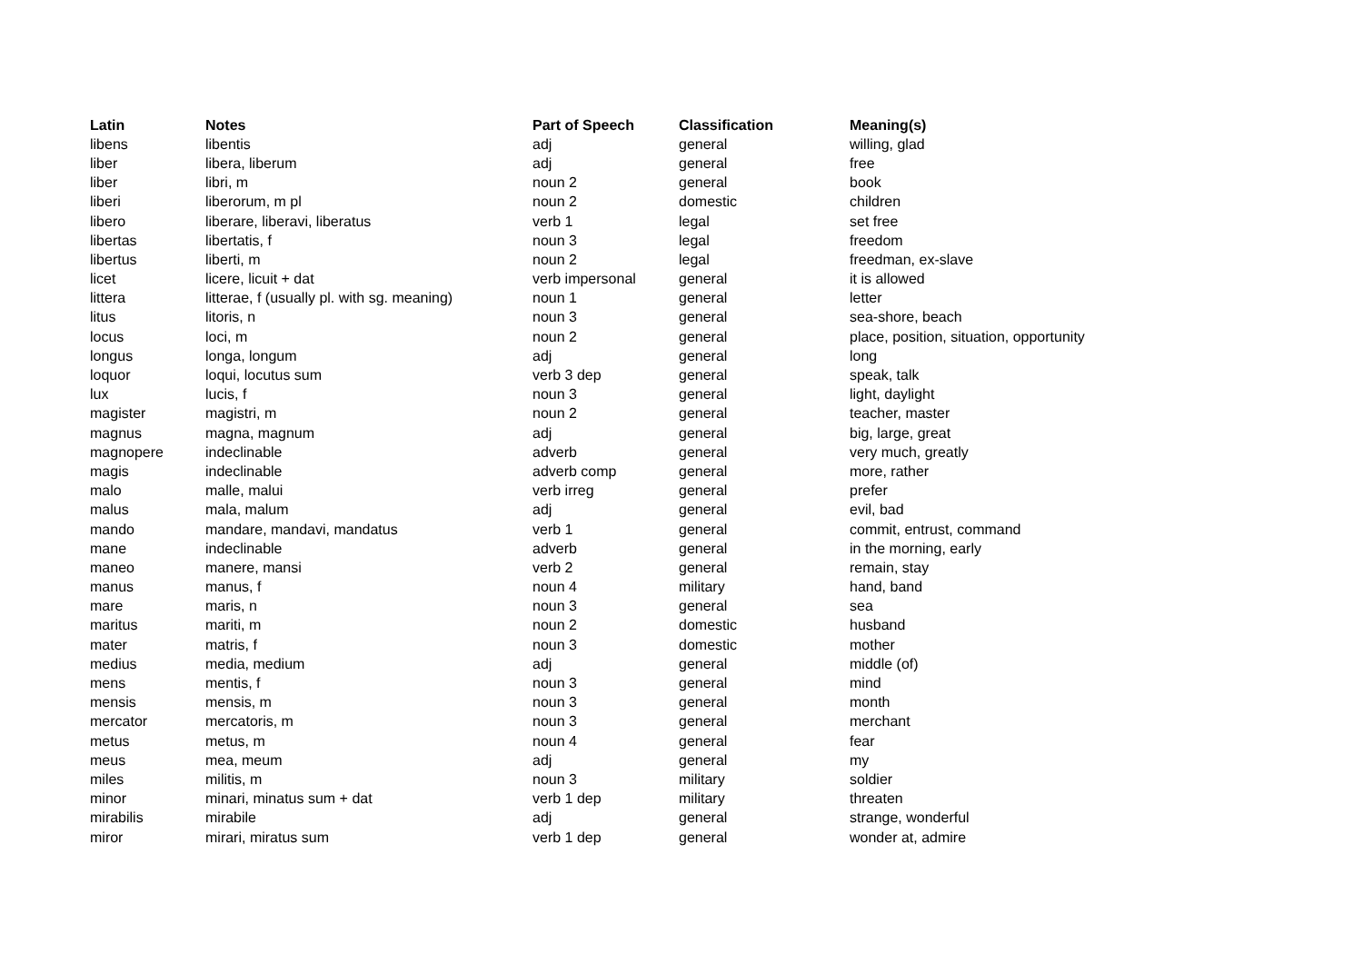| Latin | Notes | Part of Speech | Classification | Meaning(s) |
| --- | --- | --- | --- | --- |
| libens | libentis | adj | general | willing, glad |
| liber | libera, liberum | adj | general | free |
| liber | libri, m | noun 2 | general | book |
| liberi | liberorum, m pl | noun 2 | domestic | children |
| libero | liberare, liberavi, liberatus | verb 1 | legal | set free |
| libertas | libertatis, f | noun 3 | legal | freedom |
| libertus | liberti, m | noun 2 | legal | freedman, ex-slave |
| licet | licere, licuit + dat | verb impersonal | general | it is allowed |
| littera | litterae, f (usually pl. with sg. meaning) | noun 1 | general | letter |
| litus | litoris, n | noun 3 | general | sea-shore, beach |
| locus | loci, m | noun 2 | general | place, position, situation, opportunity |
| longus | longa, longum | adj | general | long |
| loquor | loqui, locutus sum | verb 3 dep | general | speak, talk |
| lux | lucis, f | noun 3 | general | light, daylight |
| magister | magistri, m | noun 2 | general | teacher, master |
| magnus | magna, magnum | adj | general | big, large, great |
| magnopere | indeclinable | adverb | general | very much, greatly |
| magis | indeclinable | adverb comp | general | more, rather |
| malo | malle, malui | verb irreg | general | prefer |
| malus | mala, malum | adj | general | evil, bad |
| mando | mandare, mandavi, mandatus | verb 1 | general | commit, entrust, command |
| mane | indeclinable | adverb | general | in the morning, early |
| maneo | manere, mansi | verb 2 | general | remain, stay |
| manus | manus, f | noun 4 | military | hand, band |
| mare | maris, n | noun 3 | general | sea |
| maritus | mariti, m | noun 2 | domestic | husband |
| mater | matris, f | noun 3 | domestic | mother |
| medius | media, medium | adj | general | middle (of) |
| mens | mentis, f | noun 3 | general | mind |
| mensis | mensis, m | noun 3 | general | month |
| mercator | mercatoris, m | noun 3 | general | merchant |
| metus | metus, m | noun 4 | general | fear |
| meus | mea, meum | adj | general | my |
| miles | militis, m | noun 3 | military | soldier |
| minor | minari, minatus sum + dat | verb 1 dep | military | threaten |
| mirabilis | mirabile | adj | general | strange, wonderful |
| miror | mirari, miratus sum | verb 1 dep | general | wonder at, admire |